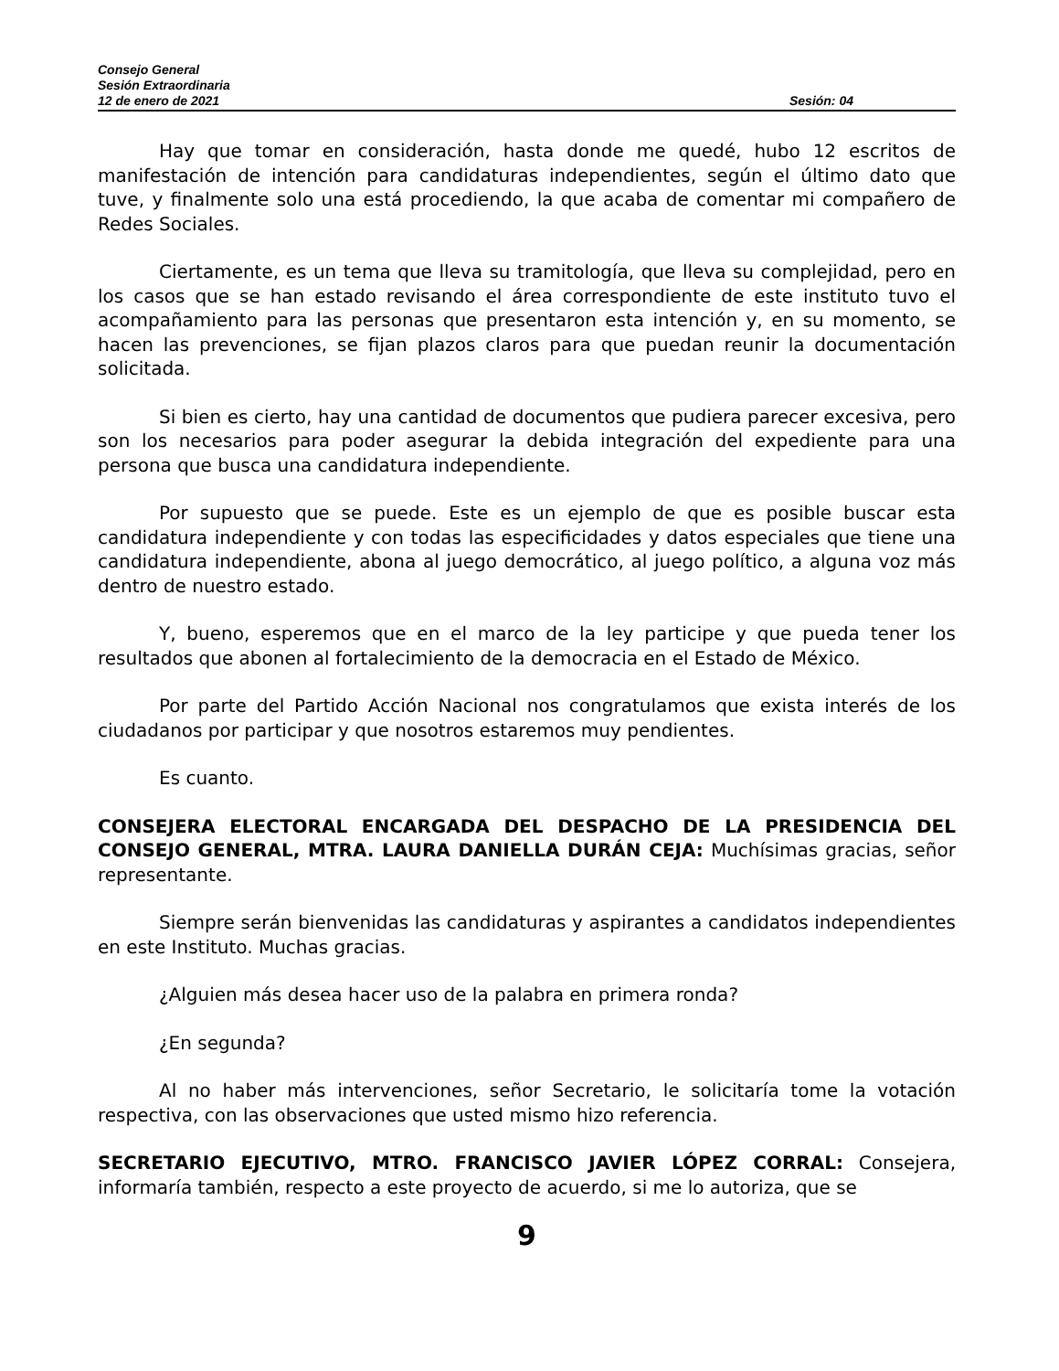Consejo General
Sesión Extraordinaria
12 de enero de 2021 Sesión: 04
Hay que tomar en consideración, hasta donde me quedé, hubo 12 escritos de manifestación de intención para candidaturas independientes, según el último dato que tuve, y finalmente solo una está procediendo, la que acaba de comentar mi compañero de Redes Sociales.
Ciertamente, es un tema que lleva su tramitología, que lleva su complejidad, pero en los casos que se han estado revisando el área correspondiente de este instituto tuvo el acompañamiento para las personas que presentaron esta intención y, en su momento, se hacen las prevenciones, se fijan plazos claros para que puedan reunir la documentación solicitada.
Si bien es cierto, hay una cantidad de documentos que pudiera parecer excesiva, pero son los necesarios para poder asegurar la debida integración del expediente para una persona que busca una candidatura independiente.
Por supuesto que se puede. Este es un ejemplo de que es posible buscar esta candidatura independiente y con todas las especificidades y datos especiales que tiene una candidatura independiente, abona al juego democrático, al juego político, a alguna voz más dentro de nuestro estado.
Y, bueno, esperemos que en el marco de la ley participe y que pueda tener los resultados que abonen al fortalecimiento de la democracia en el Estado de México.
Por parte del Partido Acción Nacional nos congratulamos que exista interés de los ciudadanos por participar y que nosotros estaremos muy pendientes.
Es cuanto.
CONSEJERA ELECTORAL ENCARGADA DEL DESPACHO DE LA PRESIDENCIA DEL CONSEJO GENERAL, MTRA. LAURA DANIELLA DURÁN CEJA: Muchísimas gracias, señor representante.
Siempre serán bienvenidas las candidaturas y aspirantes a candidatos independientes en este Instituto. Muchas gracias.
¿Alguien más desea hacer uso de la palabra en primera ronda?
¿En segunda?
Al no haber más intervenciones, señor Secretario, le solicitaría tome la votación respectiva, con las observaciones que usted mismo hizo referencia.
SECRETARIO EJECUTIVO, MTRO. FRANCISCO JAVIER LÓPEZ CORRAL: Consejera, informaría también, respecto a este proyecto de acuerdo, si me lo autoriza, que se
9